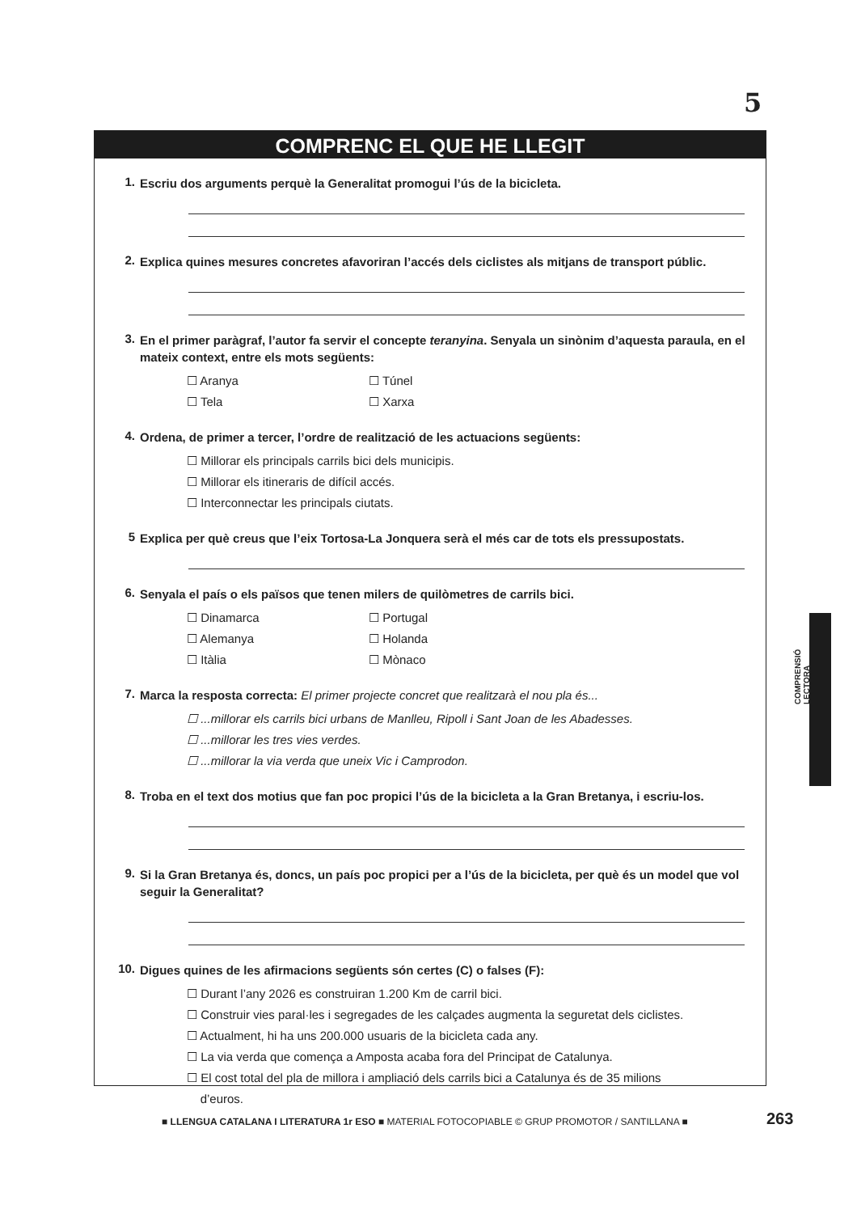5
COMPRENC EL QUE HE LLEGIT
1. Escriu dos arguments perquè la Generalitat promogui l’ús de la bicicleta.
2. Explica quines mesures concretes afavoriran l’accés dels ciclistes als mitjans de transport públic.
3. En el primer paràgraf, l’autor fa servir el concepte teranyina. Senyala un sinònim d’aquesta paraula, en el mateix context, entre els mots següents:
☐ Aranya ☐ Túnel
☐ Tela ☐ Xarxa
4. Ordena, de primer a tercer, l’ordre de realització de les actuacions següents:
☐ Millorar els principals carrils bici dels municipis.
☐ Millorar els itineraris de difícil accés.
☐ Interconnectar les principals ciutats.
5 Explica per què creus que l’eix Tortosa-La Jonquera serà el més car de tots els pressupostats.
6. Senyala el país o els països que tenen milers de quilòmetres de carrils bici.
☐ Dinamarca ☐ Portugal
☐ Alemanya ☐ Holanda
☐ Itàlia ☐ Mònaco
7. Marca la resposta correcta: El primer projecte concret que realitzarà el nou pla és...
☐ ...millorar els carrils bici urbans de Manlleu, Ripoll i Sant Joan de les Abadesses.
☐ ...millorar les tres vies verdes.
☐ ...millorar la via verda que uneix Vic i Camprodon.
8. Troba en el text dos motius que fan poc propici l’ús de la bicicleta a la Gran Bretanya, i escriu-los.
9. Si la Gran Bretanya és, doncs, un país poc propici per a l’ús de la bicicleta, per què és un model que vol seguir la Generalitat?
10. Digues quines de les afirmacions següents són certes (C) o falses (F):
☐ Durant l’any 2026 es construiran 1.200 Km de carril bici.
☐ Construir vies paral·les i segregades de les calçades augmenta la seguretat dels ciclistes.
☐ Actualment, hi ha uns 200.000 usuaris de la bicicleta cada any.
☐ La via verda que comença a Amposta acaba fora del Principat de Catalunya.
☐ El cost total del pla de millora i ampliació dels carrils bici a Catalunya és de 35 milions
d’euros.
COMPRENSIÓ LECTORA
■ LLENGUA CATALANA I LITERATURA 1r ESO ■ MATERIAL FOTOCOPIABLE © GRUP PROMOTOR / SANTILLANA ■
263